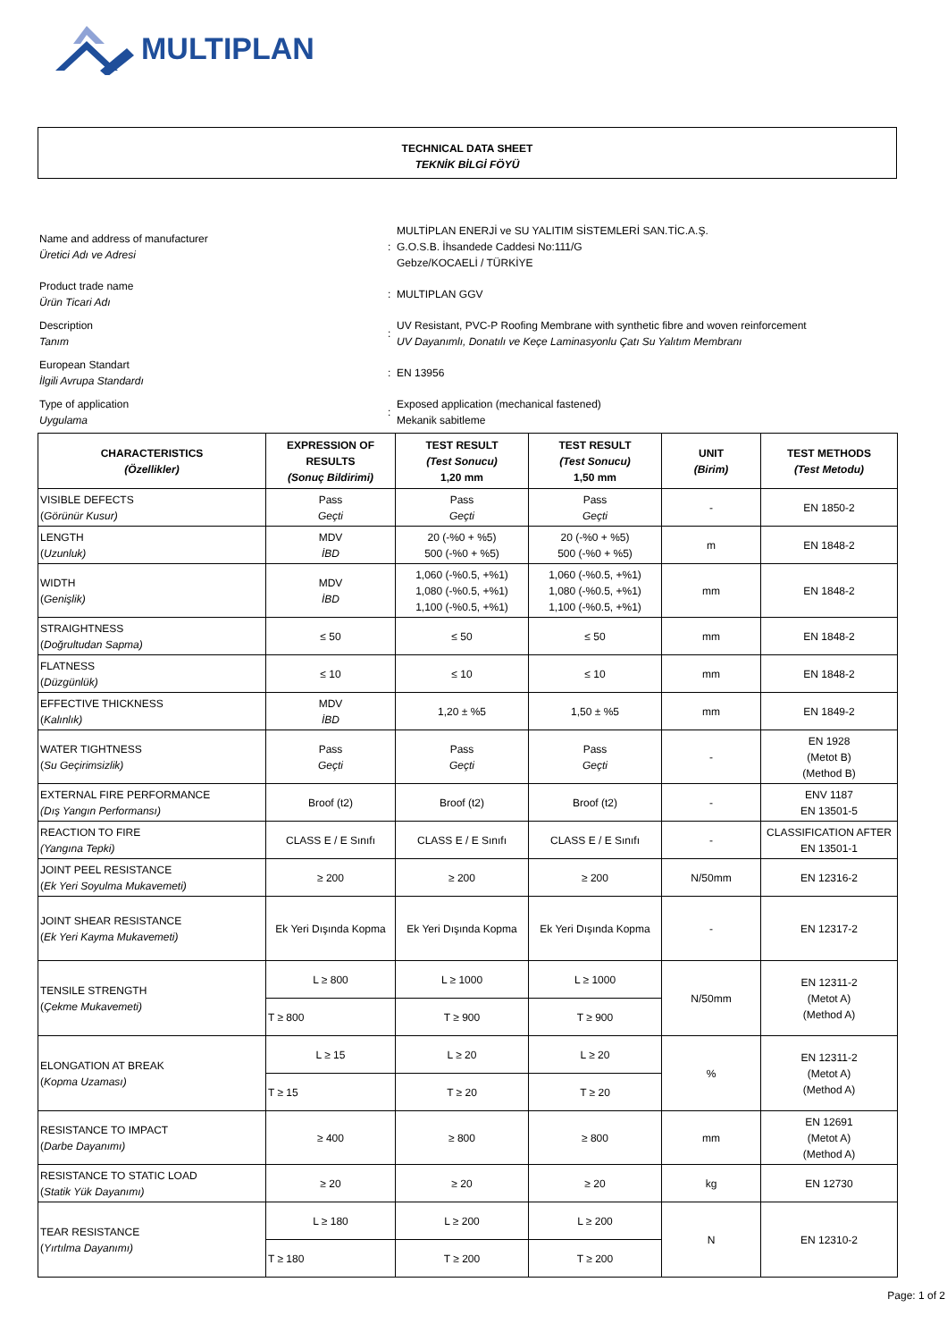MULTIPLAN
TECHNICAL DATA SHEET
TEKNİK BİLGİ FÖYÜ
| Name and address of manufacturer Üretici Adı ve Adresi | : | MULTİPLAN ENERJİ ve SU YALITIM SİSTEMLERİ SAN.TİC.A.Ş. G.O.S.B. İhsandede Caddesi No:111/G Gebze/KOCAELİ / TÜRKİYE |
| Product trade name Ürün Ticari Adı | : | MULTIPLAN GGV |
| Description Tanım | : | UV Resistant, PVC-P Roofing Membrane with synthetic fibre and woven reinforcement UV Dayanımlı, Donatılı ve Keçe Laminasyonlu Çatı Su Yalıtım Membranı |
| European Standart İlgili Avrupa Standardı | : | EN 13956 |
| Type of application Uygulama | : | Exposed application (mechanical fastened) Mekanik sabitleme |
| CHARACTERISTICS (Özellikler) | EXPRESSION OF RESULTS (Sonuç Bildirimi) | TEST RESULT (Test Sonucu) 1,20 mm | TEST RESULT (Test Sonucu) 1,50 mm | UNIT (Birim) | TEST METHODS (Test Metodu) |
| --- | --- | --- | --- | --- | --- |
| VISIBLE DEFECTS ( Görünür Kusur) | Pass Geçti | Pass Geçti | Pass Geçti | - | EN 1850-2 |
| LENGTH ( Uzunluk) | MDV İBD | 20 (-%0 + %5) 500 (-%0 + %5) | 20 (-%0 + %5) 500 (-%0 + %5) | m | EN 1848-2 |
| WIDTH ( Genişlik) | MDV İBD | 1,060 (-%0.5, +%1) 1,080 (-%0.5, +%1) 1,100 (-%0.5, +%1) | 1,060 (-%0.5, +%1) 1,080 (-%0.5, +%1) 1,100 (-%0.5, +%1) | mm | EN 1848-2 |
| STRAIGHTNESS ( Doğrultudan Sapma) | ≤ 50 | ≤ 50 | ≤ 50 | mm | EN 1848-2 |
| FLATNESS ( Düzgünlük) | ≤ 10 | ≤ 10 | ≤ 10 | mm | EN 1848-2 |
| EFFECTIVE THICKNESS ( Kalınlık) | MDV İBD | 1,20 ± %5 | 1,50 ± %5 | mm | EN 1849-2 |
| WATER TIGHTNESS ( Su Geçirimsizlik) | Pass Geçti | Pass Geçti | Pass Geçti | - | EN 1928 (Metot B) (Method B) |
| EXTERNAL FIRE PERFORMANCE (Dış Yangın Performansı) | Broof (t2) | Broof (t2) | Broof (t2) | - | ENV 1187 EN 13501-5 |
| REACTION TO FIRE (Yangına Tepki) | CLASS E / E Sınıfı | CLASS E / E Sınıfı | CLASS E / E Sınıfı | - | CLASSIFICATION AFTER EN 13501-1 |
| JOINT PEEL RESISTANCE ( Ek Yeri Soyulma Mukavemeti) | ≥ 200 | ≥ 200 | ≥ 200 | N/50mm | EN 12316-2 |
| JOINT SHEAR RESISTANCE ( Ek Yeri Kayma Mukavemeti) | Ek Yeri Dışında Kopma | Ek Yeri Dışında Kopma | Ek Yeri Dışında Kopma | - | EN 12317-2 |
| TENSILE STRENGTH ( Çekme Mukavemeti) | L ≥ 800 | L ≥ 1000 | L ≥ 1000 | N/50mm | EN 12311-2 (Metot A) (Method A) |
| | T ≥ 800 | T ≥ 900 | T ≥ 900 | | |
| ELONGATION AT BREAK ( Kopma Uzaması) | L ≥ 15 | L ≥ 20 | L ≥ 20 | % | EN 12311-2 (Metot A) (Method A) |
| | T ≥ 15 | T ≥ 20 | T ≥ 20 | | |
| RESISTANCE TO IMPACT ( Darbe Dayanımı) | ≥ 400 | ≥ 800 | ≥ 800 | mm | EN 12691 (Metot A) (Method A) |
| RESISTANCE TO STATIC LOAD ( Statik Yük Dayanımı) | ≥ 20 | ≥ 20 | ≥ 20 | kg | EN 12730 |
| TEAR RESISTANCE ( Yırtılma Dayanımı) | L ≥ 180 | L ≥ 200 | L ≥ 200 | N | EN 12310-2 |
| | T ≥ 180 | T ≥ 200 | T ≥ 200 | | |
Page: 1 of 2